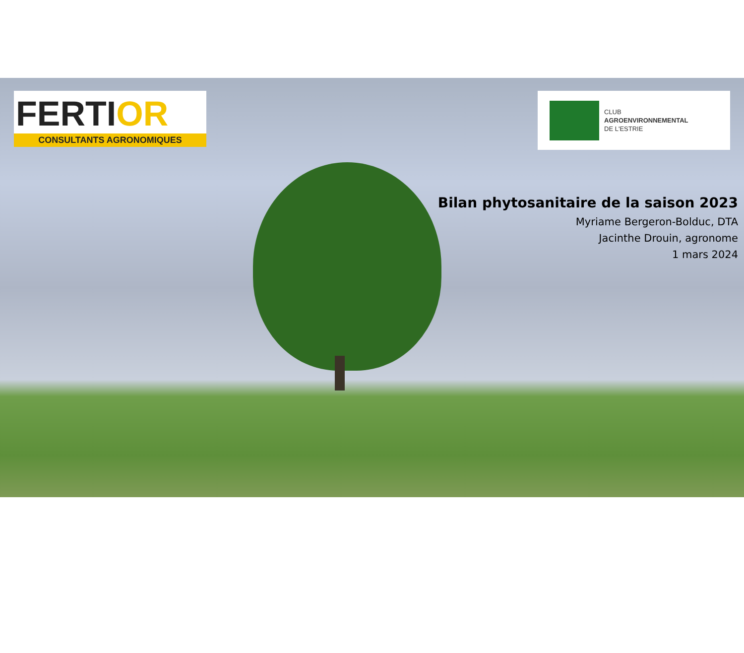FERTIOR
CONSULTANTS AGRONOMIQUES
CLUB
AGROENVIRONNEMENTAL
DE L'ESTRIE
Bilan phytosanitaire de la saison 2023
Myriame Bergeron-Bolduc, DTA
Jacinthe Drouin, agronome
1 mars 2024